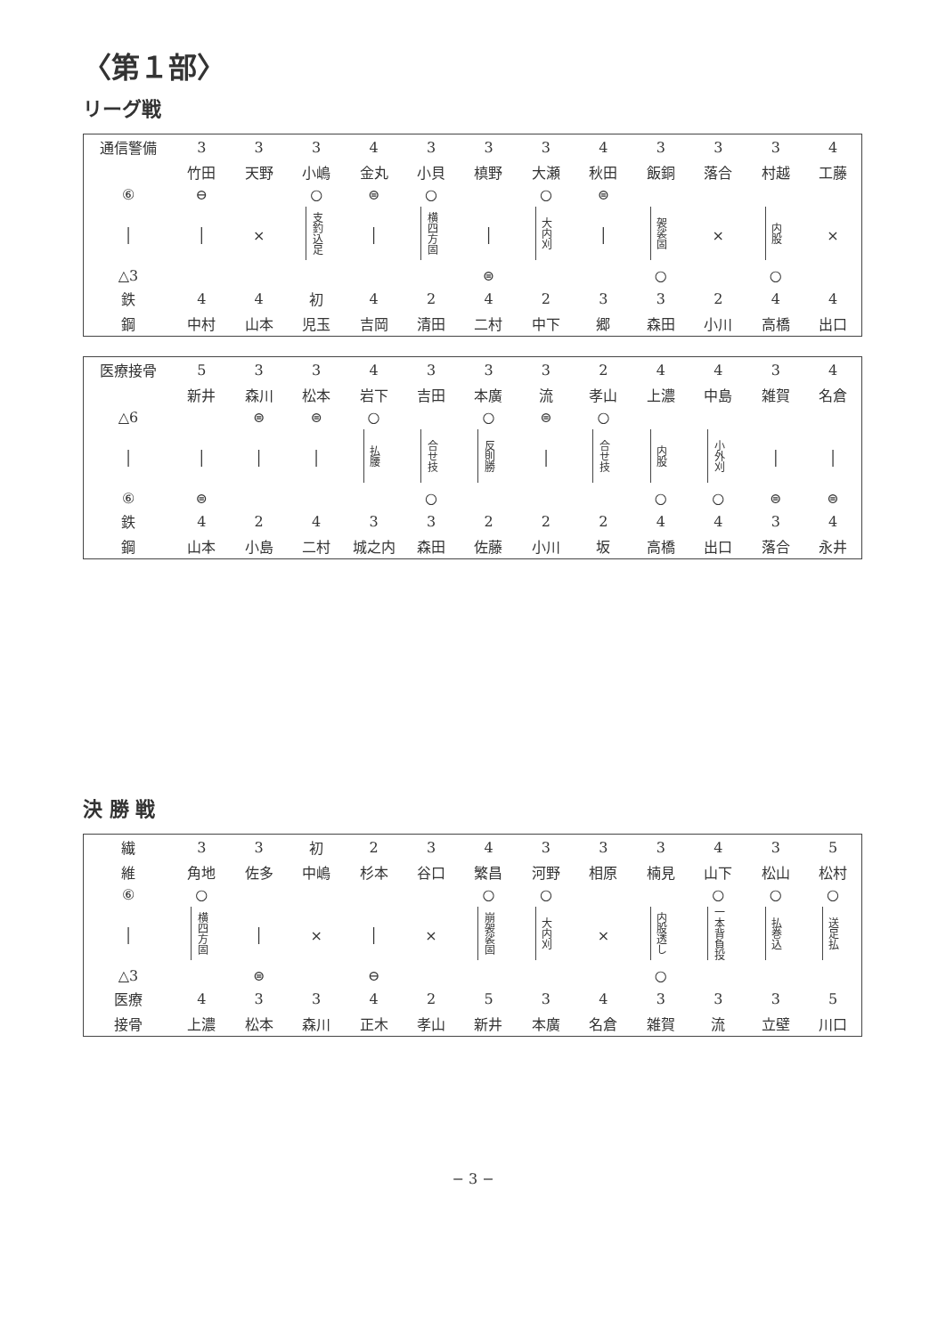〈第１部〉
リーグ戦
| 通信警備 | 3 | 3 | 3 | 4 | 3 | 3 | 3 | 4 | 3 | 3 | 3 | 4 |
| | 竹田 | 天野 | 小嶋 | 金丸 | 小貝 | 槙野 | 大瀬 | 秋田 | 飯銅 | 落合 | 村越 | 工藤 |
| ⑥ | ⊖ | | ○ | ⊜ | ○ | | ○ | ⊜ | | | | |
| │ | │ | × | 支釣込足 | │ | 横四方固 | │ | 大内刈 | │ | 袈裟固 | × | 内股 | × |
| △3 | | | | | | ⊜ | | | ○ | | ○ | |
| 鉄 | 4 | 4 | 初 | 4 | 2 | 4 | 2 | 3 | 3 | 2 | 4 | 4 |
| 鋼 | 中村 | 山本 | 児玉 | 吉岡 | 清田 | 二村 | 中下 | 郷 | 森田 | 小川 | 高橋 | 出口 |
| 医療接骨 | 5 | 3 | 3 | 4 | 3 | 3 | 3 | 2 | 4 | 4 | 3 | 4 |
| | 新井 | 森川 | 松本 | 岩下 | 吉田 | 本廣 | 流 | 孝山 | 上濃 | 中島 | 雑賀 | 名倉 |
| △6 | | ⊜ | ⊜ | ○ | | ○ | ⊜ | ○ | | | | |
| │ | │ | │ | │ | 払腰 | 合せ技 | 反則勝 | │ | 合せ技 | 内股 | 小外刈 | │ | │ |
| ⑥ | ⊜ | | | | ○ | | | | ○ | ○ | ⊜ | ⊜ |
| 鉄 | 4 | 2 | 4 | 3 | 3 | 2 | 2 | 2 | 4 | 4 | 3 | 4 |
| 鋼 | 山本 | 小島 | 二村 | 城之内 | 森田 | 佐藤 | 小川 | 坂 | 高橋 | 出口 | 落合 | 永井 |
決 勝 戦
| 繊 | 3 | 3 | 初 | 2 | 3 | 4 | 3 | 3 | 3 | 4 | 3 | 5 |
| 維 | 角地 | 佐多 | 中嶋 | 杉本 | 谷口 | 繁昌 | 河野 | 相原 | 楠見 | 山下 | 松山 | 松村 |
| ⑥ | ○ | | | | | ○ | ○ | | | ○ | ○ | ○ |
| │ | 横四方固 | │ | × | │ | × | 崩袈裟固 | 大内刈 | × | 内股透し | 一本背負投 | 払巻込 | 送足払 |
| △3 | | ⊜ | | ⊖ | | | | | ○ | | | |
| 医療 | 4 | 3 | 3 | 4 | 2 | 5 | 3 | 4 | 3 | 3 | 3 | 5 |
| 接骨 | 上濃 | 松本 | 森川 | 正木 | 孝山 | 新井 | 本廣 | 名倉 | 雑賀 | 流 | 立壁 | 川口 |
− 3 −